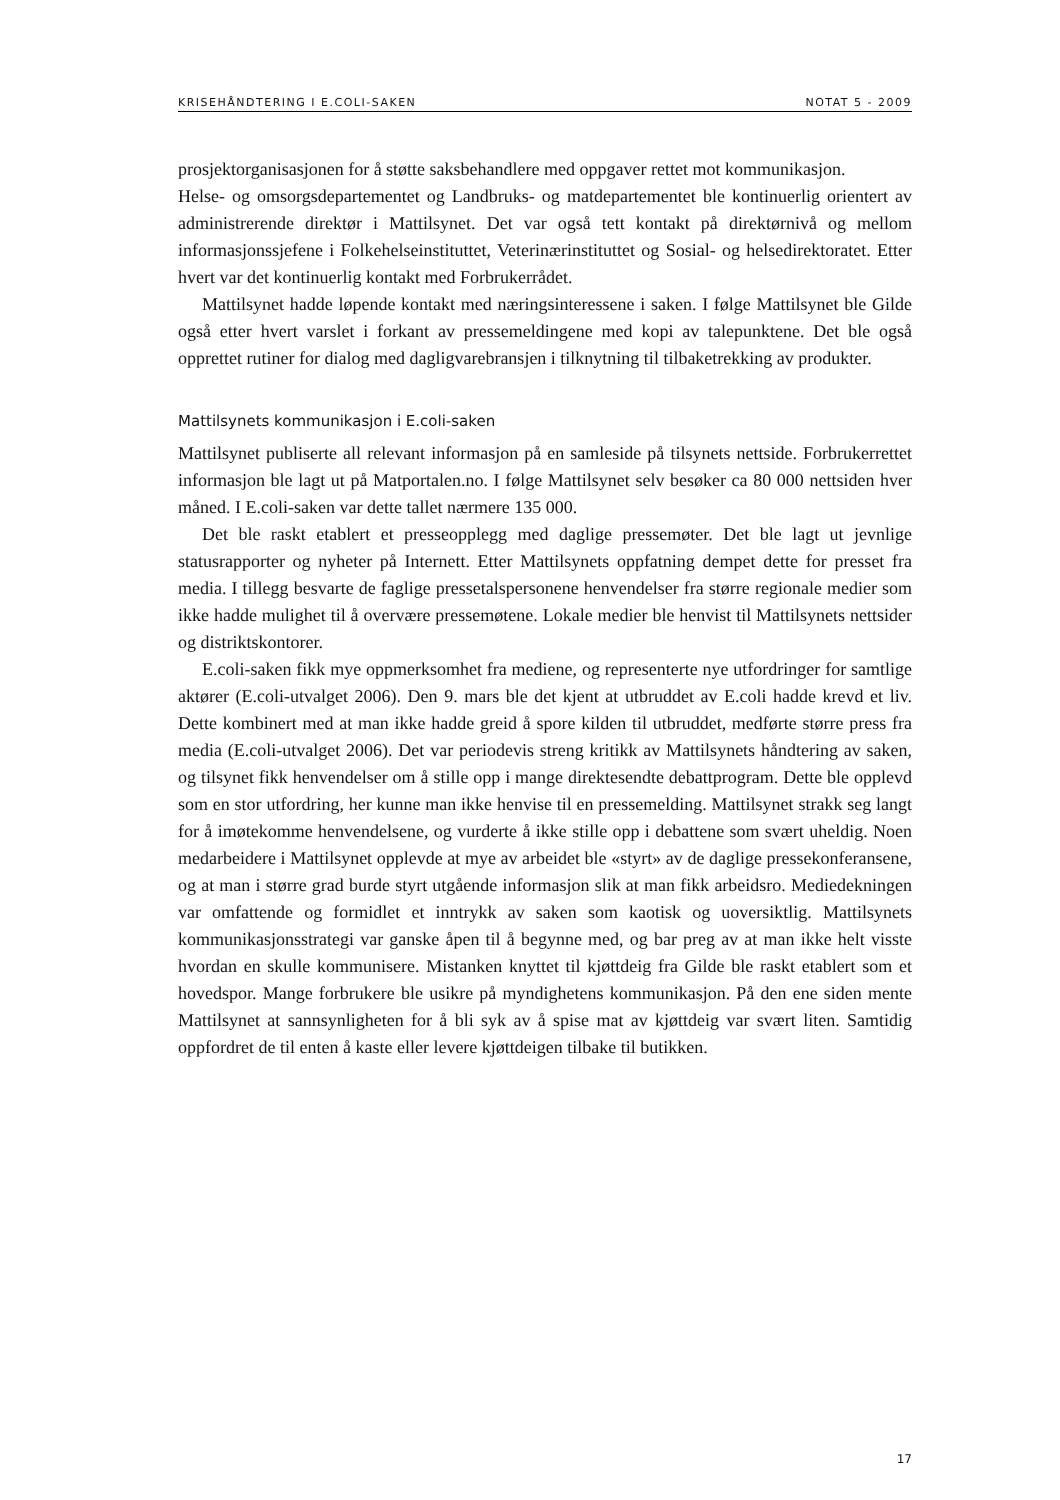KRISEHÅNDTERING I E.COLI-SAKEN NOTAT 5 - 2009
prosjektorganisasjonen for å støtte saksbehandlere med oppgaver rettet mot kommunikasjon.
Helse- og omsorgsdepartementet og Landbruks- og matdepartementet ble kontinuerlig orientert av administrerende direktør i Mattilsynet. Det var også tett kontakt på direktørnivå og mellom informasjonssjefene i Folkehelseinstituttet, Veterinærinstituttet og Sosial- og helsedirektoratet. Etter hvert var det kontinuerlig kontakt med Forbrukerrådet.
Mattilsynet hadde løpende kontakt med næringsinteressene i saken. I følge Mattilsynet ble Gilde også etter hvert varslet i forkant av pressemeldingene med kopi av talepunktene. Det ble også opprettet rutiner for dialog med dagligvarebransjen i tilknytning til tilbaketrekking av produkter.
Mattilsynets kommunikasjon i E.coli-saken
Mattilsynet publiserte all relevant informasjon på en samleside på tilsynets nettside. Forbrukerrettet informasjon ble lagt ut på Matportalen.no. I følge Mattilsynet selv besøker ca 80 000 nettsiden hver måned. I E.coli-saken var dette tallet nærmere 135 000.
Det ble raskt etablert et presseopplegg med daglige pressemøter. Det ble lagt ut jevnlige statusrapporter og nyheter på Internett. Etter Mattilsynets oppfatning dempet dette for presset fra media. I tillegg besvarte de faglige pressetalspersonene henvendelser fra større regionale medier som ikke hadde mulighet til å overvære pressemøtene. Lokale medier ble henvist til Mattilsynets nettsider og distriktskontorer.
E.coli-saken fikk mye oppmerksomhet fra mediene, og representerte nye utfordringer for samtlige aktører (E.coli-utvalget 2006). Den 9. mars ble det kjent at utbruddet av E.coli hadde krevd et liv. Dette kombinert med at man ikke hadde greid å spore kilden til utbruddet, medførte større press fra media (E.coli-utvalget 2006). Det var periodevis streng kritikk av Mattilsynets håndtering av saken, og tilsynet fikk henvendelser om å stille opp i mange direktesendte debattprogram. Dette ble opplevd som en stor utfordring, her kunne man ikke henvise til en pressemelding. Mattilsynet strakk seg langt for å imøtekomme henvendelsene, og vurderte å ikke stille opp i debattene som svært uheldig. Noen medarbeidere i Mattilsynet opplevde at mye av arbeidet ble «styrt» av de daglige pressekonferansene, og at man i større grad burde styrt utgående informasjon slik at man fikk arbeidsro. Mediedekningen var omfattende og formidlet et inntrykk av saken som kaotisk og uoversiktlig. Mattilsynets kommunikasjonsstrategi var ganske åpen til å begynne med, og bar preg av at man ikke helt visste hvordan en skulle kommunisere. Mistanken knyttet til kjøttdeig fra Gilde ble raskt etablert som et hovedspor. Mange forbrukere ble usikre på myndighetens kommunikasjon. På den ene siden mente Mattilsynet at sannsynligheten for å bli syk av å spise mat av kjøttdeig var svært liten. Samtidig oppfordret de til enten å kaste eller levere kjøttdeigen tilbake til butikken.
17